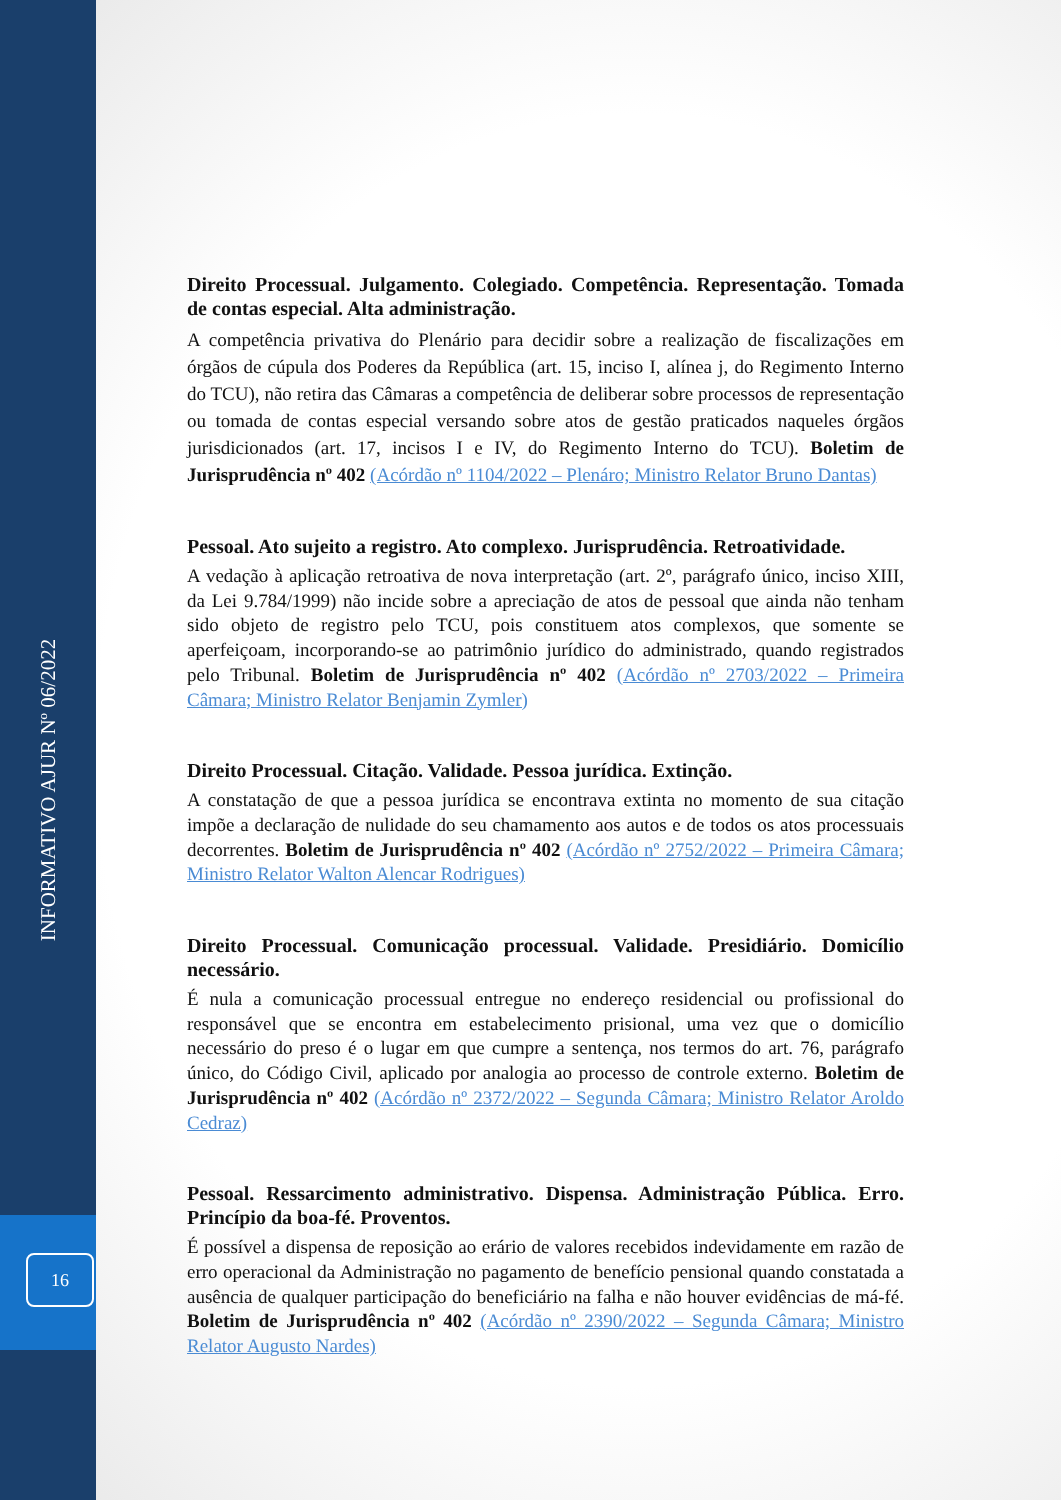INFORMATIVO AJUR Nº 06/2022
16
Direito Processual. Julgamento. Colegiado. Competência. Representação. Tomada de contas especial. Alta administração.
A competência privativa do Plenário para decidir sobre a realização de fiscalizações em órgãos de cúpula dos Poderes da República (art. 15, inciso I, alínea j, do Regimento Interno do TCU), não retira das Câmaras a competência de deliberar sobre processos de representação ou tomada de contas especial versando sobre atos de gestão praticados naqueles órgãos jurisdicionados (art. 17, incisos I e IV, do Regimento Interno do TCU). Boletim de Jurisprudência nº 402 (Acórdão nº 1104/2022 – Plenáro; Ministro Relator Bruno Dantas)
Pessoal. Ato sujeito a registro. Ato complexo. Jurisprudência. Retroatividade.
A vedação à aplicação retroativa de nova interpretação (art. 2º, parágrafo único, inciso XIII, da Lei 9.784/1999) não incide sobre a apreciação de atos de pessoal que ainda não tenham sido objeto de registro pelo TCU, pois constituem atos complexos, que somente se aperfeiçoam, incorporando-se ao patrimônio jurídico do administrado, quando registrados pelo Tribunal. Boletim de Jurisprudência nº 402 (Acórdão nº 2703/2022 – Primeira Câmara; Ministro Relator Benjamin Zymler)
Direito Processual. Citação. Validade. Pessoa jurídica. Extinção.
A constatação de que a pessoa jurídica se encontrava extinta no momento de sua citação impõe a declaração de nulidade do seu chamamento aos autos e de todos os atos processuais decorrentes. Boletim de Jurisprudência nº 402 (Acórdão nº 2752/2022 – Primeira Câmara; Ministro Relator Walton Alencar Rodrigues)
Direito Processual. Comunicação processual. Validade. Presidiário. Domicílio necessário.
É nula a comunicação processual entregue no endereço residencial ou profissional do responsável que se encontra em estabelecimento prisional, uma vez que o domicílio necessário do preso é o lugar em que cumpre a sentença, nos termos do art. 76, parágrafo único, do Código Civil, aplicado por analogia ao processo de controle externo. Boletim de Jurisprudência nº 402 (Acórdão nº 2372/2022 – Segunda Câmara; Ministro Relator Aroldo Cedraz)
Pessoal. Ressarcimento administrativo. Dispensa. Administração Pública. Erro. Princípio da boa-fé. Proventos.
É possível a dispensa de reposição ao erário de valores recebidos indevidamente em razão de erro operacional da Administração no pagamento de benefício pensional quando constatada a ausência de qualquer participação do beneficiário na falha e não houver evidências de má-fé. Boletim de Jurisprudência nº 402 (Acórdão nº 2390/2022 – Segunda Câmara; Ministro Relator Augusto Nardes)